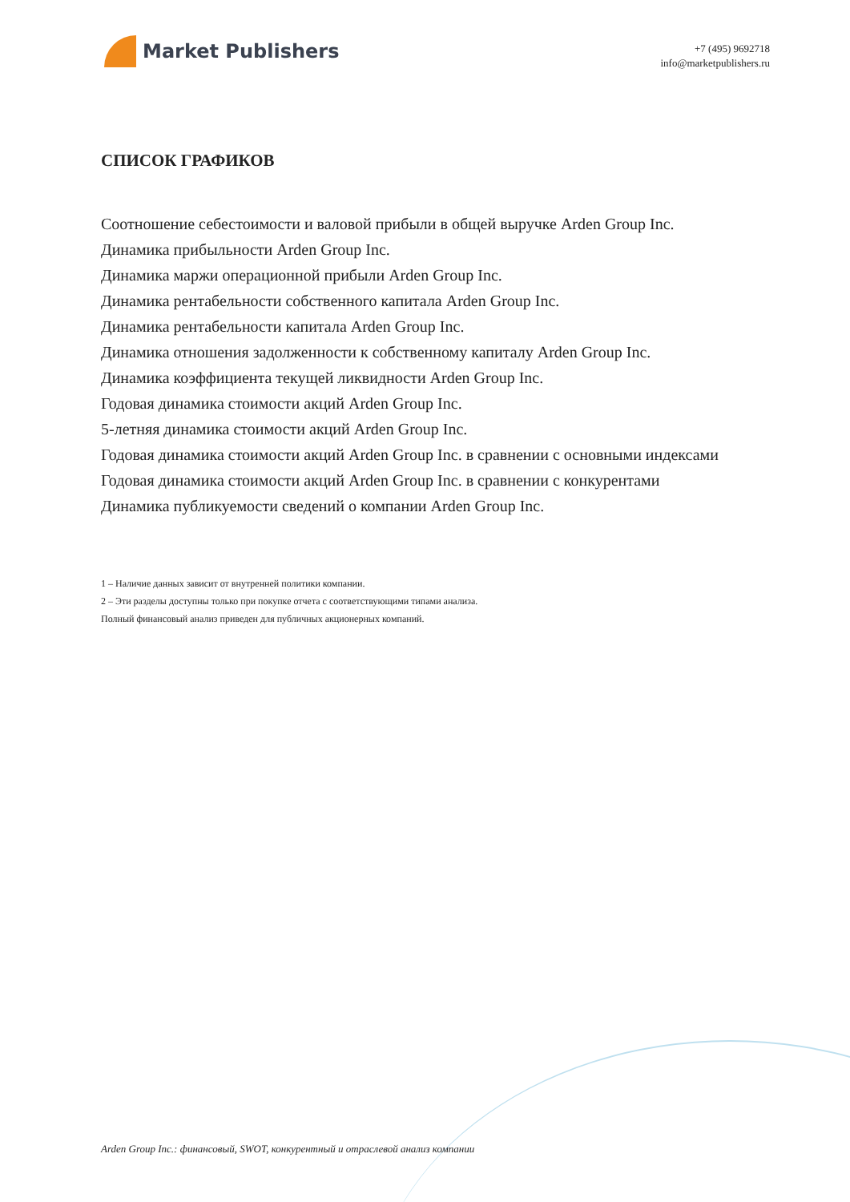Market Publishers
+7 (495) 9692718
info@marketpublishers.ru
СПИСОК ГРАФИКОВ
Соотношение себестоимости и валовой прибыли в общей выручке Arden Group Inc.
Динамика прибыльности Arden Group Inc.
Динамика маржи операционной прибыли Arden Group Inc.
Динамика рентабельности собственного капитала Arden Group Inc.
Динамика рентабельности капитала Arden Group Inc.
Динамика отношения задолженности к собственному капиталу Arden Group Inc.
Динамика коэффициента текущей ликвидности Arden Group Inc.
Годовая динамика стоимости акций Arden Group Inc.
5-летняя динамика стоимости акций Arden Group Inc.
Годовая динамика стоимости акций Arden Group Inc. в сравнении с основными индексами
Годовая динамика стоимости акций Arden Group Inc. в сравнении с конкурентами
Динамика публикуемости сведений о компании Arden Group Inc.
1 – Наличие данных зависит от внутренней политики компании.
2 – Эти разделы доступны только при покупке отчета с соответствующими типами анализа.
Полный финансовый анализ приведен для публичных акционерных компаний.
Arden Group Inc.: финансовый, SWOT, конкурентный и отраслевой анализ компании